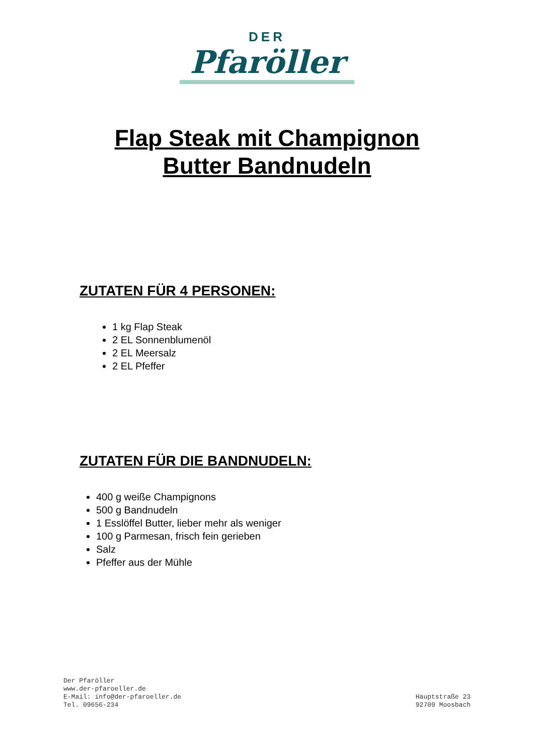DER
Pfaröller
Flap Steak mit Champignon
Butter Bandnudeln
ZUTATEN FÜR 4 PERSONEN:
1 kg Flap Steak
2 EL Sonnenblumenöl
2 EL Meersalz
2 EL Pfeffer
ZUTATEN FÜR DIE BANDNUDELN:
400 g weiße Champignons
500 g Bandnudeln
1 Esslöffel Butter, lieber mehr als weniger
100 g Parmesan, frisch fein gerieben
Salz
Pfeffer aus der Mühle
Der Pfaröller
www.der-pfaroeller.de
E-Mail: info@der-pfaroeller.de
Tel. 09656-234
Hauptstraße 23
92709 Moosbach